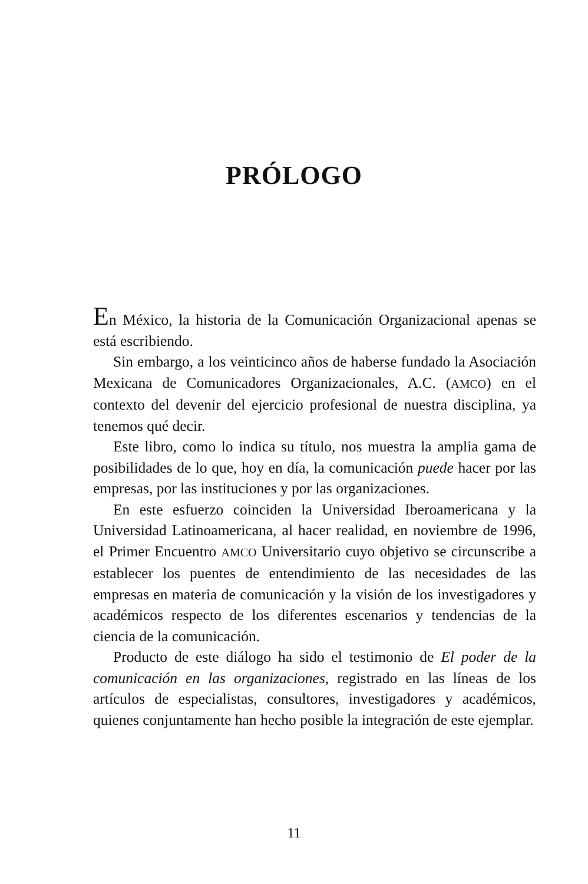PRÓLOGO
En México, la historia de la Comunicación Organizacional apenas se está escribiendo.
Sin embargo, a los veinticinco años de haberse fundado la Asociación Mexicana de Comunicadores Organizacionales, A.C. (AMCO) en el contexto del devenir del ejercicio profesional de nuestra disciplina, ya tenemos qué decir.
Este libro, como lo indica su título, nos muestra la amplia gama de posibilidades de lo que, hoy en día, la comunicación puede hacer por las empresas, por las instituciones y por las organizaciones.
En este esfuerzo coinciden la Universidad Iberoamericana y la Universidad Latinoamericana, al hacer realidad, en noviembre de 1996, el Primer Encuentro AMCO Universitario cuyo objetivo se circunscribe a establecer los puentes de entendimiento de las necesidades de las empresas en materia de comunicación y la visión de los investigadores y académicos respecto de los diferentes escenarios y tendencias de la ciencia de la comunicación.
Producto de este diálogo ha sido el testimonio de El poder de la comunicación en las organizaciones, registrado en las líneas de los artículos de especialistas, consultores, investigadores y académicos, quienes conjuntamente han hecho posible la integración de este ejemplar.
11